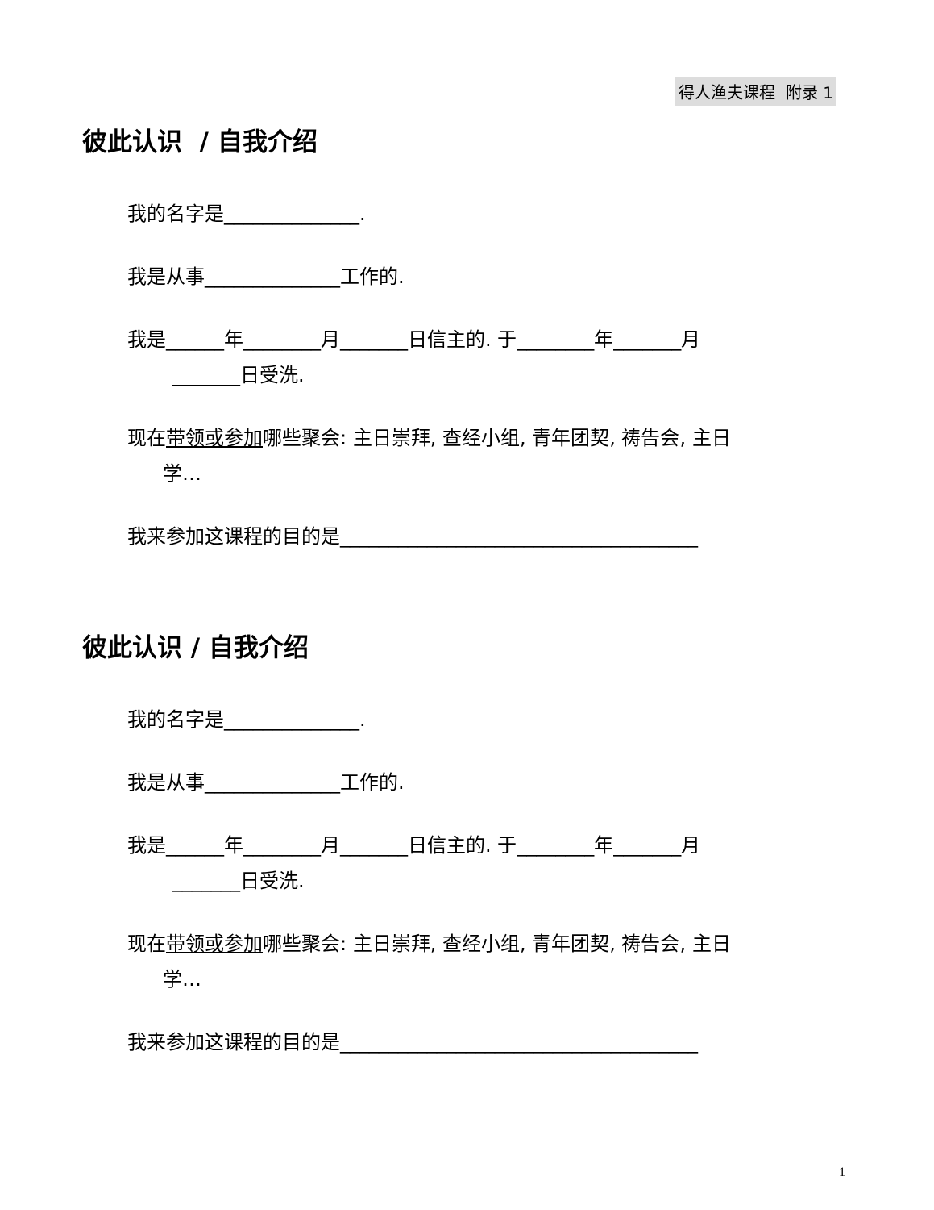得人渔夫课程 附录 1
彼此认识 / 自我介绍
我的名字是______________.
我是从事______________工作的.
我是______年________月_______日信主的. 于________年_______月
_______日受洗.
现在带领或参加哪些聚会: 主日崇拜, 查经小组, 青年团契, 祷告会, 主日
学…
我来参加这课程的目的是_____________________________________
彼此认识 / 自我介绍
我的名字是______________.
我是从事______________工作的.
我是______年________月_______日信主的. 于________年_______月
_______日受洗.
现在带领或参加哪些聚会: 主日崇拜, 查经小组, 青年团契, 祷告会, 主日
学…
我来参加这课程的目的是_____________________________________
1